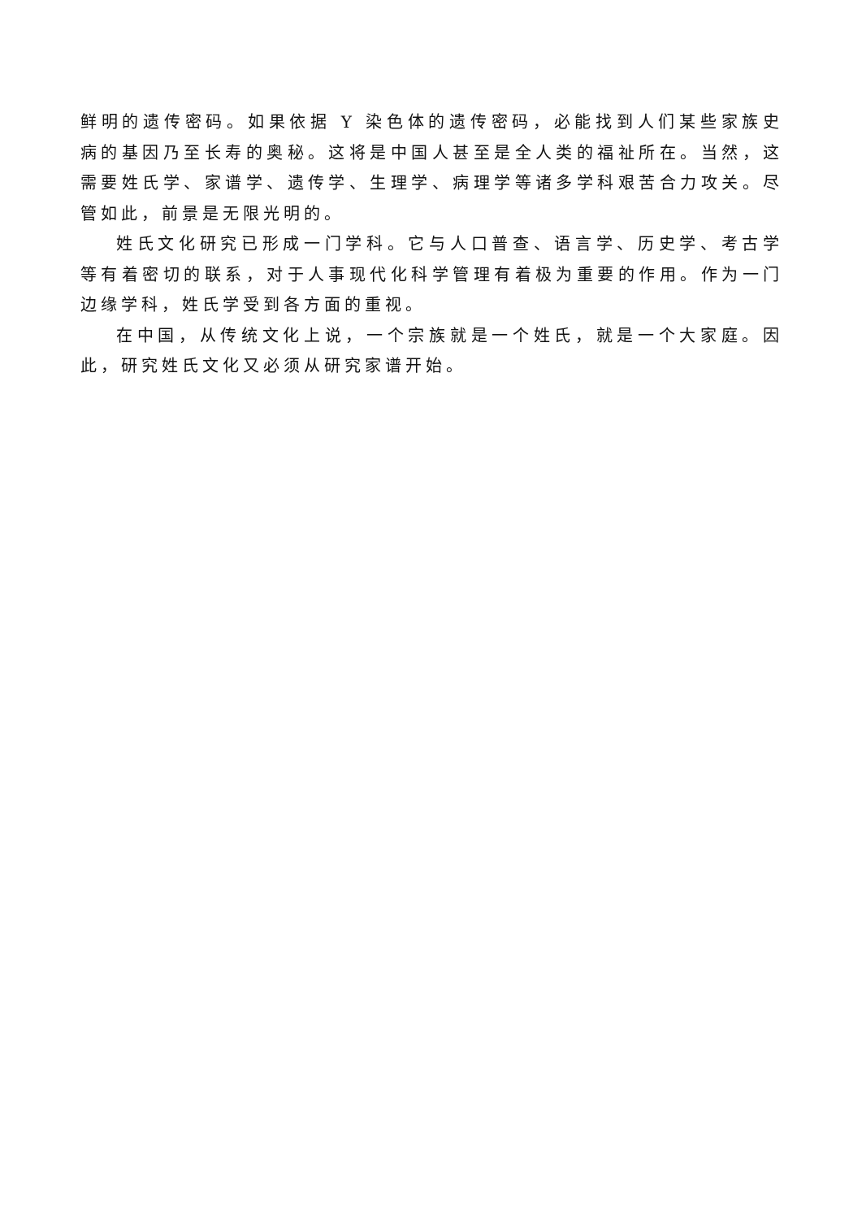鲜明的遗传密码。如果依据 Y 染色体的遗传密码，必能找到人们某些家族史病的基因乃至长寿的奥秘。这将是中国人甚至是全人类的福祉所在。当然，这需要姓氏学、家谱学、遗传学、生理学、病理学等诸多学科艰苦合力攻关。尽管如此，前景是无限光明的。
姓氏文化研究已形成一门学科。它与人口普查、语言学、历史学、考古学等有着密切的联系，对于人事现代化科学管理有着极为重要的作用。作为一门边缘学科，姓氏学受到各方面的重视。
在中国，从传统文化上说，一个宗族就是一个姓氏，就是一个大家庭。因此，研究姓氏文化又必须从研究家谱开始。